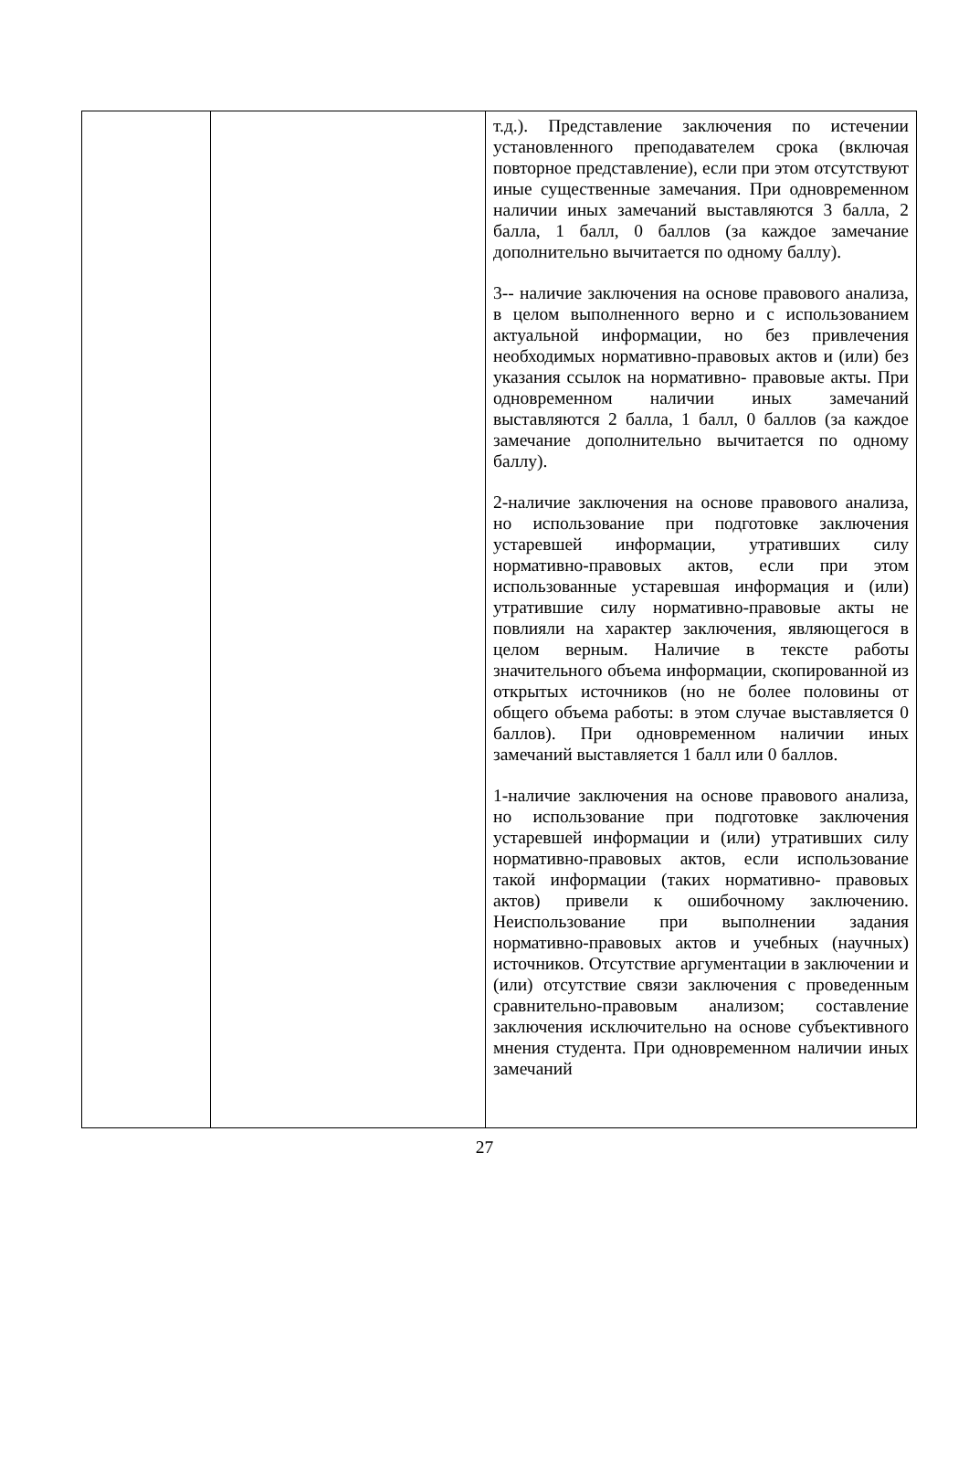| | | т.д.). Представление заключения по истечении установленного преподавателем срока (включая повторное представление), если при этом отсутствуют иные существенные замечания. При одновременном наличии иных замечаний выставляются 3 балла, 2 балла, 1 балл, 0 баллов (за каждое замечание дополнительно вычитается по одному баллу). 3-- наличие заключения на основе правового анализа, в целом выполненного верно и с использованием актуальной информации, но без привлечения необходимых нормативно-правовых актов и (или) без указания ссылок на нормативно- правовые акты. При одновременном наличии иных замечаний выставляются 2 балла, 1 балл, 0 баллов (за каждое замечание дополнительно вычитается по одному баллу). 2-наличие заключения на основе правового анализа, но использование при подготовке заключения устаревшей информации, утративших силу нормативно-правовых актов, если при этом использованные устаревшая информация и (или) утратившие силу нормативно-правовые акты не повлияли на характер заключения, являющегося в целом верным. Наличие в тексте работы значительного объема информации, скопированной из открытых источников (но не более половины от общего объема работы: в этом случае выставляется 0 баллов). При одновременном наличии иных замечаний выставляется 1 балл или 0 баллов. 1-наличие заключения на основе правового анализа, но использование при подготовке заключения устаревшей информации и (или) утративших силу нормативно-правовых актов, если использование такой информации (таких нормативно- правовых актов) привели к ошибочному заключению. Неиспользование при выполнении задания нормативно-правовых актов и учебных (научных) источников. Отсутствие аргументации в заключении и (или) отсутствие связи заключения с проведенным сравнительно-правовым анализом; составление заключения исключительно на основе субъективного мнения студента. При одновременном наличии иных замечаний |
27